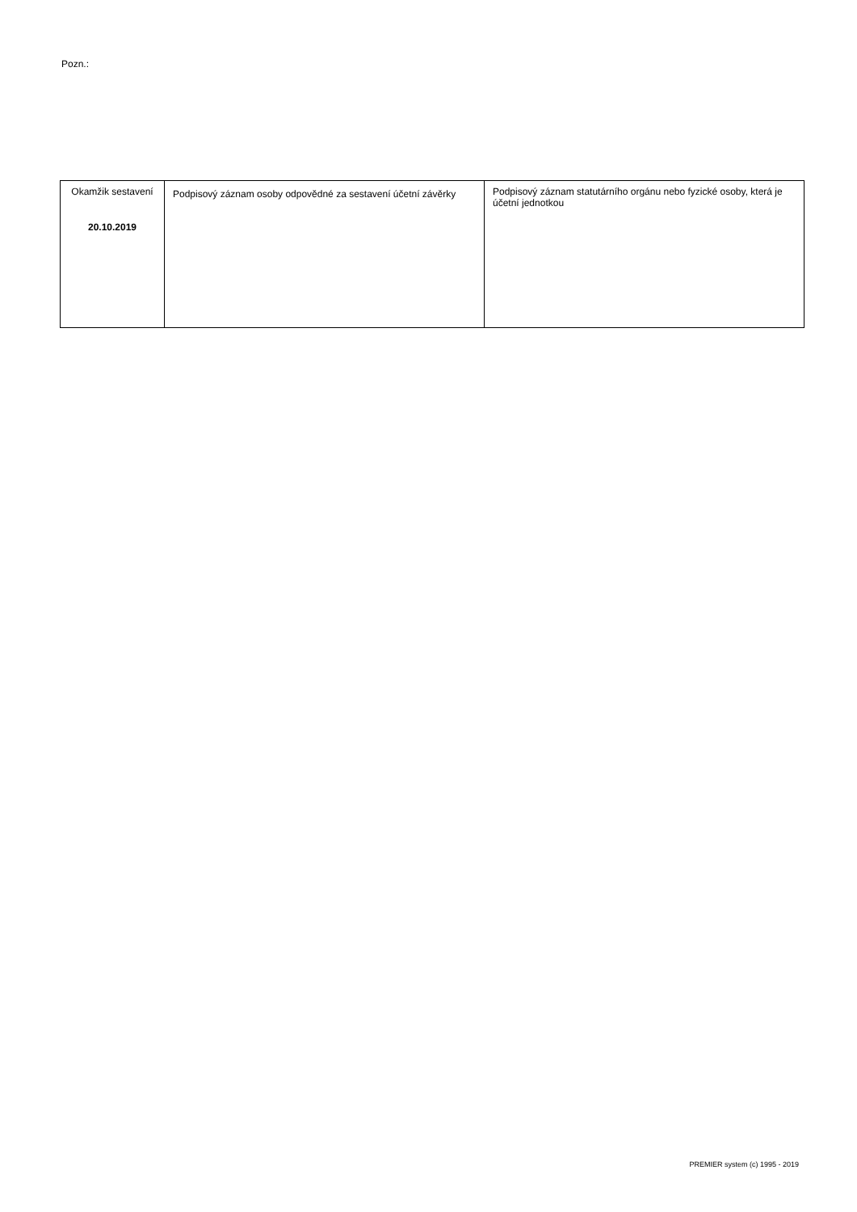Pozn.:
| Okamžik sestavení 20.10.2019 | Podpisový záznam osoby odpovědné za sestavení účetní závěrky | Podpisový záznam statutárního orgánu nebo fyzické osoby, která je účetní jednotkou |
PREMIER system (c) 1995 - 2019